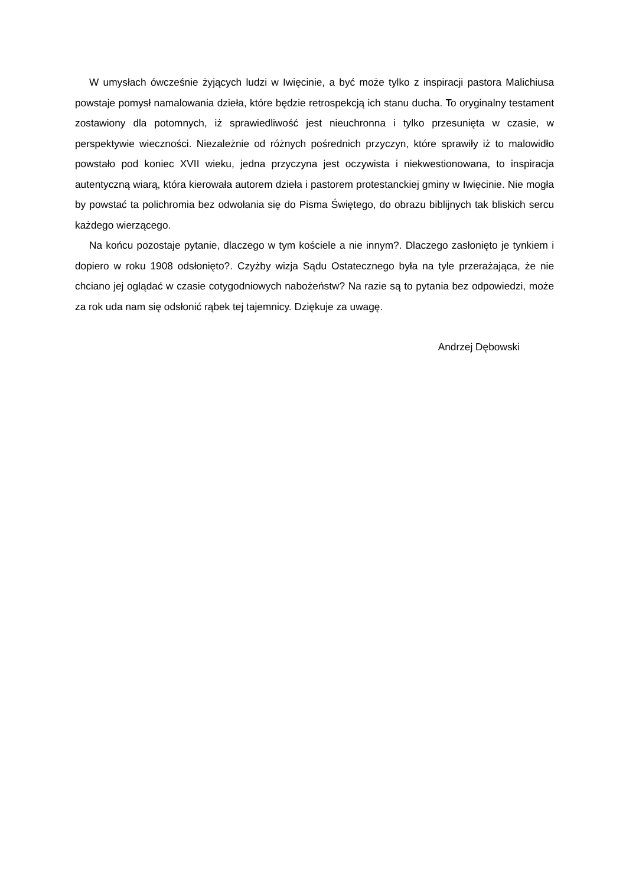W umysłach ówcześnie żyjących ludzi w Iwięcinie, a być może tylko z inspiracji pastora Malichiusa powstaje pomysł namalowania dzieła, które będzie retrospekcją ich stanu ducha. To oryginalny testament zostawiony dla potomnych, iż sprawiedliwość jest nieuchronna i tylko przesunięta w czasie, w perspektywie wieczności. Niezależnie od różnych pośrednich przyczyn, które sprawiły iż to malowidło powstało pod koniec XVII wieku, jedna przyczyna jest oczywista i niekwestionowana, to inspiracja autentyczną wiarą, która kierowała autorem dzieła i pastorem protestanckiej gminy w Iwięcinie. Nie mogła by powstać ta polichromia bez odwołania się do Pisma Świętego, do obrazu biblijnych tak bliskich sercu każdego wierzącego.
Na końcu pozostaje pytanie, dlaczego w tym kościele a nie innym?. Dlaczego zasłonięto je tynkiem i dopiero w roku 1908 odsłonięto?. Czyżby wizja Sądu Ostatecznego była na tyle przerażająca, że nie chciano jej oglądać w czasie cotygodniowych nabożeństw? Na razie są to pytania bez odpowiedzi, może za rok uda nam się odsłonić rąbek tej tajemnicy. Dziękuje za uwagę.
Andrzej Dębowski